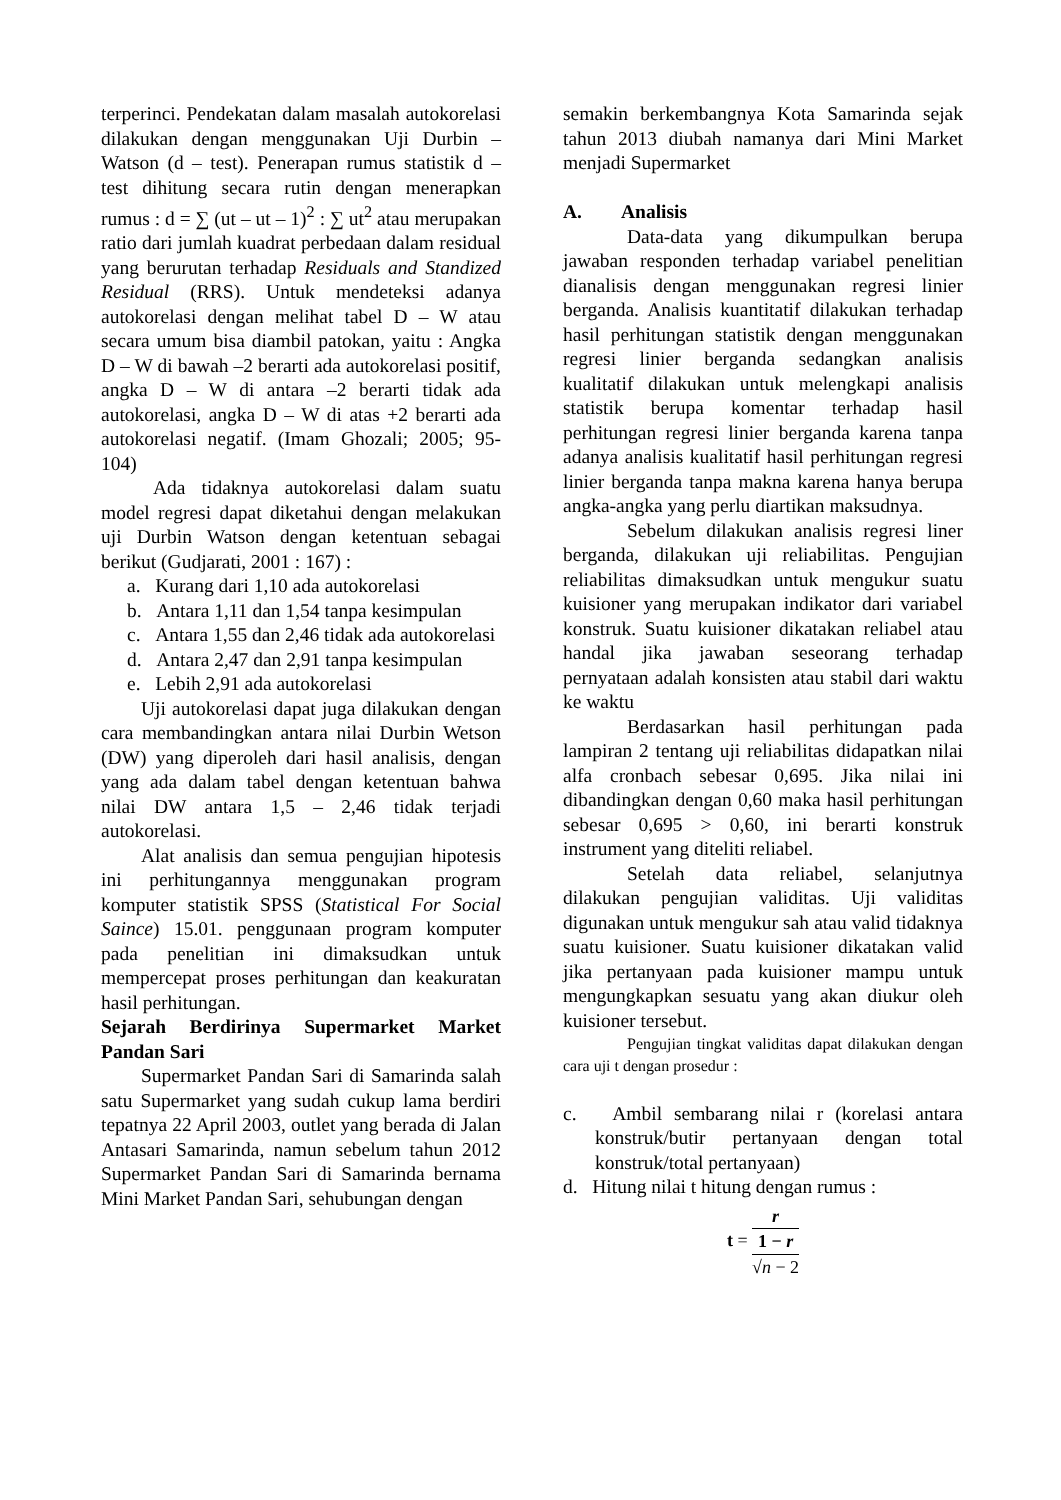terperinci. Pendekatan dalam masalah autokorelasi dilakukan dengan menggunakan Uji Durbin – Watson (d – test). Penerapan rumus statistik d – test dihitung secara rutin dengan menerapkan rumus : d = ∑ (ut – ut – 1)<sup>2</sup> : ∑ ut<sup>2</sup> atau merupakan ratio dari jumlah kuadrat perbedaan dalam residual yang berurutan terhadap Residuals and Standized Residual (RRS). Untuk mendeteksi adanya autokorelasi dengan melihat tabel D – W atau secara umum bisa diambil patokan, yaitu : Angka D – W di bawah –2 berarti ada autokorelasi positif, angka D – W di antara –2 berarti tidak ada autokorelasi, angka D – W di atas +2 berarti ada autokorelasi negatif. (Imam Ghozali; 2005; 95-104)
Ada tidaknya autokorelasi dalam suatu model regresi dapat diketahui dengan melakukan uji Durbin Watson dengan ketentuan sebagai berikut (Gudjarati, 2001 : 167) :
a. Kurang dari 1,10 ada autokorelasi
b. Antara 1,11 dan 1,54 tanpa kesimpulan
c. Antara 1,55 dan 2,46 tidak ada autokorelasi
d. Antara 2,47 dan 2,91 tanpa kesimpulan
e. Lebih 2,91 ada autokorelasi
Uji autokorelasi dapat juga dilakukan dengan cara membandingkan antara nilai Durbin Wetson (DW) yang diperoleh dari hasil analisis, dengan yang ada dalam tabel dengan ketentuan bahwa nilai DW antara 1,5 – 2,46 tidak terjadi autokorelasi.
Alat analisis dan semua pengujian hipotesis ini perhitungannya menggunakan program komputer statistik SPSS (Statistical For Social Saince) 15.01. penggunaan program komputer pada penelitian ini dimaksudkan untuk mempercepat proses perhitungan dan keakuratan hasil perhitungan.
Sejarah Berdirinya Supermarket Market Pandan Sari
Supermarket Pandan Sari di Samarinda salah satu Supermarket yang sudah cukup lama berdiri tepatnya 22 April 2003, outlet yang berada di Jalan Antasari Samarinda, namun sebelum tahun 2012 Supermarket Pandan Sari di Samarinda bernama Mini Market Pandan Sari, sehubungan dengan
semakin berkembangnya Kota Samarinda sejak tahun 2013 diubah namanya dari Mini Market menjadi Supermarket
A. Analisis
Data-data yang dikumpulkan berupa jawaban responden terhadap variabel penelitian dianalisis dengan menggunakan regresi linier berganda. Analisis kuantitatif dilakukan terhadap hasil perhitungan statistik dengan menggunakan regresi linier berganda sedangkan analisis kualitatif dilakukan untuk melengkapi analisis statistik berupa komentar terhadap hasil perhitungan regresi linier berganda karena tanpa adanya analisis kualitatif hasil perhitungan regresi linier berganda tanpa makna karena hanya berupa angka-angka yang perlu diartikan maksudnya.
Sebelum dilakukan analisis regresi liner berganda, dilakukan uji reliabilitas. Pengujian reliabilitas dimaksudkan untuk mengukur suatu kuisioner yang merupakan indikator dari variabel konstruk. Suatu kuisioner dikatakan reliabel atau handal jika jawaban seseorang terhadap pernyataan adalah konsisten atau stabil dari waktu ke waktu
Berdasarkan hasil perhitungan pada lampiran 2 tentang uji reliabilitas didapatkan nilai alfa cronbach sebesar 0,695. Jika nilai ini dibandingkan dengan 0,60 maka hasil perhitungan sebesar 0,695 > 0,60, ini berarti konstruk instrument yang diteliti reliabel.
Setelah data reliabel, selanjutnya dilakukan pengujian validitas. Uji validitas digunakan untuk mengukur sah atau valid tidaknya suatu kuisioner. Suatu kuisioner dikatakan valid jika pertanyaan pada kuisioner mampu untuk mengungkapkan sesuatu yang akan diukur oleh kuisioner tersebut.
Pengujian tingkat validitas dapat dilakukan dengan cara uji t dengan prosedur :
c. Ambil sembarang nilai r (korelasi antara konstruk/butir pertanyaan dengan total konstruk/total pertanyaan)
d. Hitung nilai t hitung dengan rumus :
t = r
1 − r √n − 2